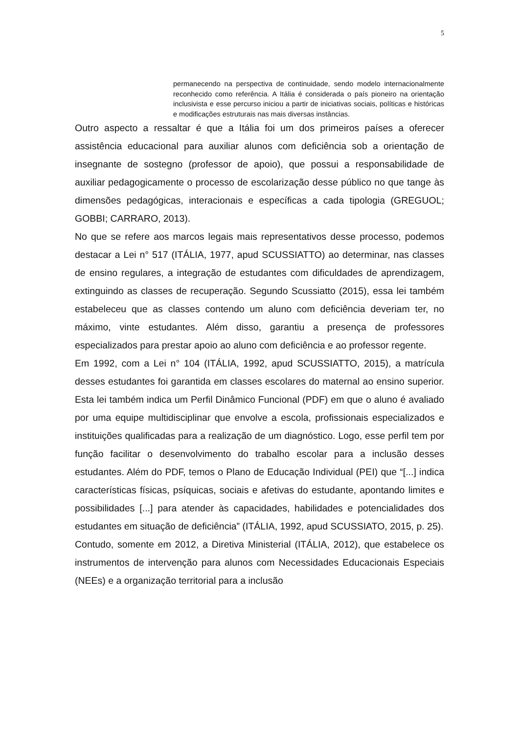5
permanecendo na perspectiva de continuidade, sendo modelo internacionalmente reconhecido como referência. A Itália é considerada o país pioneiro na orientação inclusivista e esse percurso iniciou a partir de iniciativas sociais, políticas e históricas e modificações estruturais nas mais diversas instâncias.
Outro aspecto a ressaltar é que a Itália foi um dos primeiros países a oferecer assistência educacional para auxiliar alunos com deficiência sob a orientação de insegnante de sostegno (professor de apoio), que possui a responsabilidade de auxiliar pedagogicamente o processo de escolarização desse público no que tange às dimensões pedagógicas, interacionais e específicas a cada tipologia (GREGUOL; GOBBI; CARRARO, 2013).
No que se refere aos marcos legais mais representativos desse processo, podemos destacar a Lei n° 517 (ITÁLIA, 1977, apud SCUSSIATTO) ao determinar, nas classes de ensino regulares, a integração de estudantes com dificuldades de aprendizagem, extinguindo as classes de recuperação. Segundo Scussiatto (2015), essa lei também estabeleceu que as classes contendo um aluno com deficiência deveriam ter, no máximo, vinte estudantes. Além disso, garantiu a presença de professores especializados para prestar apoio ao aluno com deficiência e ao professor regente.
Em 1992, com a Lei n° 104 (ITÁLIA, 1992, apud SCUSSIATTO, 2015), a matrícula desses estudantes foi garantida em classes escolares do maternal ao ensino superior. Esta lei também indica um Perfil Dinâmico Funcional (PDF) em que o aluno é avaliado por uma equipe multidisciplinar que envolve a escola, profissionais especializados e instituições qualificadas para a realização de um diagnóstico. Logo, esse perfil tem por função facilitar o desenvolvimento do trabalho escolar para a inclusão desses estudantes. Além do PDF, temos o Plano de Educação Individual (PEI) que “[...] indica características físicas, psíquicas, sociais e afetivas do estudante, apontando limites e possibilidades [...] para atender às capacidades, habilidades e potencialidades dos estudantes em situação de deficiência” (ITÁLIA, 1992, apud SCUSSIATO, 2015, p. 25).
Contudo, somente em 2012, a Diretiva Ministerial (ITÁLIA, 2012), que estabelece os instrumentos de intervenção para alunos com Necessidades Educacionais Especiais (NEEs) e a organização territorial para a inclusão